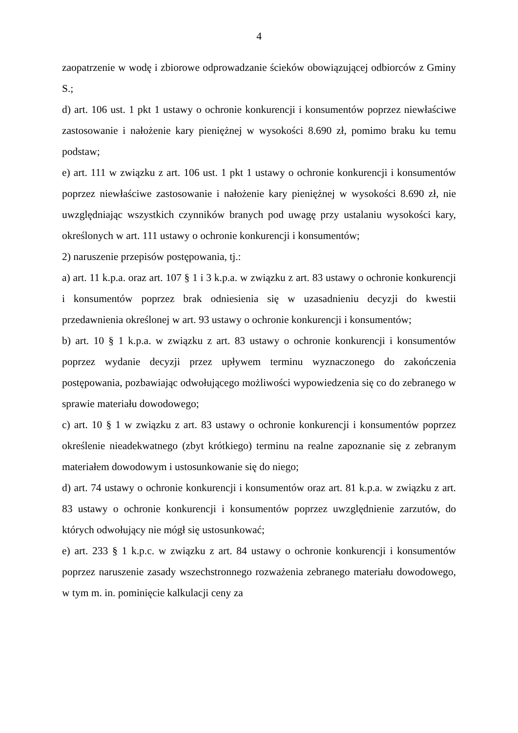4
zaopatrzenie w wodę i zbiorowe odprowadzanie ścieków obowiązującej odbiorców z Gminy S.;
d) art. 106 ust. 1 pkt 1 ustawy o ochronie konkurencji i konsumentów poprzez niewłaściwe zastosowanie i nałożenie kary pieniężnej w wysokości 8.690 zł, pomimo braku ku temu podstaw;
e) art. 111 w związku z art. 106 ust. 1 pkt 1 ustawy o ochronie konkurencji i konsumentów poprzez niewłaściwe zastosowanie i nałożenie kary pieniężnej w wysokości 8.690 zł, nie uwzględniając wszystkich czynników branych pod uwagę przy ustalaniu wysokości kary, określonych w art. 111 ustawy o ochronie konkurencji i konsumentów;
2) naruszenie przepisów postępowania, tj.:
a) art. 11 k.p.a. oraz art. 107 § 1 i 3 k.p.a. w związku z art. 83 ustawy o ochronie konkurencji i konsumentów poprzez brak odniesienia się w uzasadnieniu decyzji do kwestii przedawnienia określonej w art. 93 ustawy o ochronie konkurencji i konsumentów;
b) art. 10 § 1 k.p.a. w związku z art. 83 ustawy o ochronie konkurencji i konsumentów poprzez wydanie decyzji przez upływem terminu wyznaczonego do zakończenia postępowania, pozbawiając odwołującego możliwości wypowiedzenia się co do zebranego w sprawie materiału dowodowego;
c) art. 10 § 1 w związku z art. 83 ustawy o ochronie konkurencji i konsumentów poprzez określenie nieadekwatnego (zbyt krótkiego) terminu na realne zapoznanie się z zebranym materiałem dowodowym i ustosunkowanie się do niego;
d) art. 74 ustawy o ochronie konkurencji i konsumentów oraz art. 81 k.p.a. w związku z art. 83 ustawy o ochronie konkurencji i konsumentów poprzez uwzględnienie zarzutów, do których odwołujący nie mógł się ustosunkować;
e) art. 233 § 1 k.p.c. w związku z art. 84 ustawy o ochronie konkurencji i konsumentów poprzez naruszenie zasady wszechstronnego rozważenia zebranego materiału dowodowego, w tym m. in. pominięcie kalkulacji ceny za